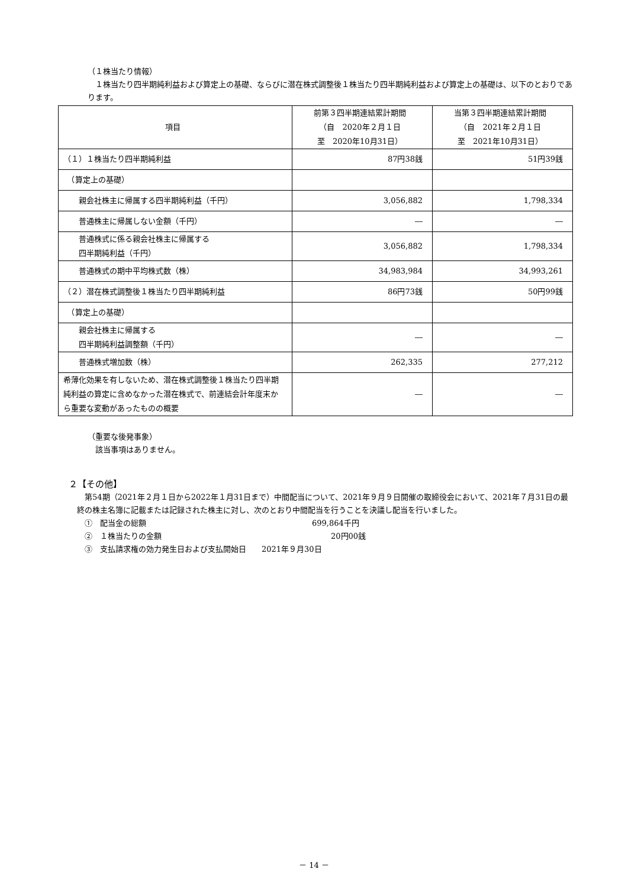（１株当たり情報）
１株当たり四半期純利益および算定上の基礎、ならびに潜在株式調整後１株当たり四半期純利益および算定上の基礎は、以下のとおりであります。
| 項目 | 前第３四半期連結累計期間 （自 2020年２月１日 至 2020年10月31日） | 当第３四半期連結累計期間 （自 2021年２月１日 至 2021年10月31日） |
| --- | --- | --- |
| （１）１株当たり四半期純利益 | 87円38銭 | 51円39銭 |
| （算定上の基礎） | | |
| 親会社株主に帰属する四半期純利益（千円） | 3,056,882 | 1,798,334 |
| 普通株主に帰属しない金額（千円） | ― | ― |
| 普通株式に係る親会社株主に帰属する 四半期純利益（千円） | 3,056,882 | 1,798,334 |
| 普通株式の期中平均株式数（株） | 34,983,984 | 34,993,261 |
| （２）潜在株式調整後１株当たり四半期純利益 | 86円73銭 | 50円99銭 |
| （算定上の基礎） | | |
| 親会社株主に帰属する 四半期純利益調整額（千円） | ― | ― |
| 普通株式増加数（株） | 262,335 | 277,212 |
| 希薄化効果を有しないため、潜在株式調整後１株当たり四半期純利益の算定に含めなかった潜在株式で、前連結会計年度末から重要な変動があったものの概要 | ― | ― |
（重要な後発事象）
該当事項はありません。
２【その他】
第54期（2021年２月１日から2022年１月31日まで）中間配当について、2021年９月９日開催の取締役会において、2021年７月31日の最終の株主名簿に記載または記録された株主に対し、次のとおり中間配当を行うことを決議し配当を行いました。
①　配当金の総額 699,864千円
②　１株当たりの金額 20円00銭
③　支払請求権の効力発生日および支払開始日　　2021年９月30日
－ 14 －